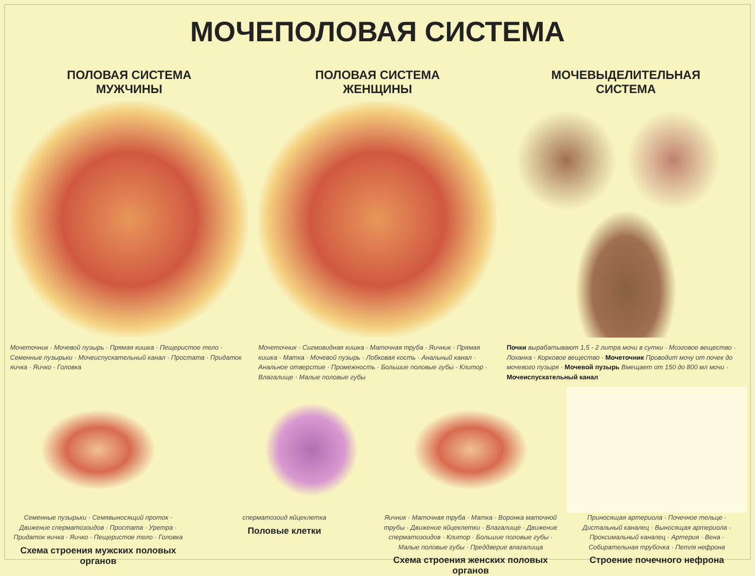МОЧЕПОЛОВАЯ СИСТЕМА
ПОЛОВАЯ СИСТЕМА
МУЖЧИНЫ
Мочеточник · Мочевой пузырь · Прямая кишка · Пещеристое тело · Семенные пузырьки · Мочеиспускательный канал · Простата · Придаток яичка · Яичко · Головка
ПОЛОВАЯ СИСТЕМА
ЖЕНЩИНЫ
Мочеточник · Сигмовидная кишка · Маточная труба · Яичник · Прямая кишка · Матка · Мочевой пузырь · Лобковая кость · Анальный канал · Анальное отверстие · Промежность · Большие половые губы · Клитор · Влагалище · Малые половые губы
МОЧЕВЫДЕЛИТЕЛЬНАЯ
СИСТЕМА
Почки вырабатывают 1,5 - 2 литра мочи в сутки · Мозговое вещество · Лоханка · Корковое вещество · Мочеточник Проводит мочу от почек до мочевого пузыря · Мочевой пузырь Вмещает от 150 до 800 мл мочи · Мочеиспускательный канал
Семенные пузырьки · Семявыносящий проток · Движение сперматозоидов · Простата · Уретра · Придаток яичка · Яичко · Пещеристое тело · Головка
Схема строения мужских половых органов
сперматозоид яйцеклетка
Половые клетки
Яичник · Маточная труба · Матка · Воронка маточной трубы · Движение яйцеклетки · Влагалище · Движение сперматозоидов · Клитор · Большие половые губы · Малые половые губы · Преддверие влагалища
Схема строения женских половых органов
Приносящая артериола · Почечное тельце · Дистальный каналец · Выносящая артериола · Проксимальный каналец · Артерия · Вена · Собирательная трубочка · Петля нефрона
Строение почечного нефрона